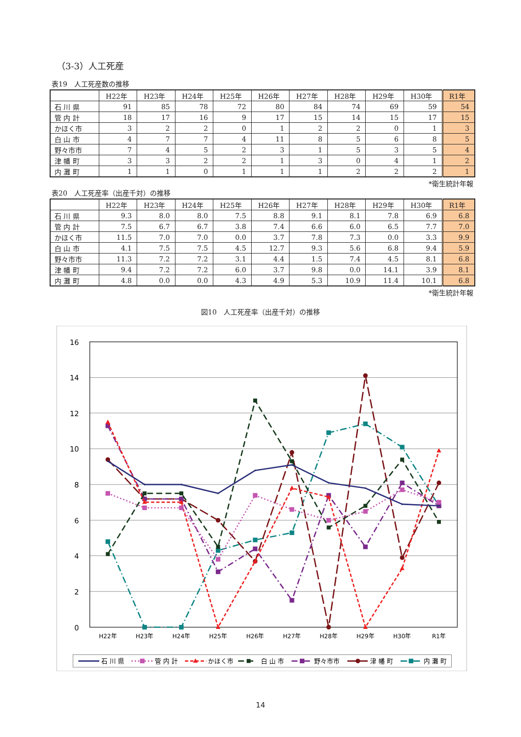（3-3）人工死産
表19　人工死産数の推移
| | H22年 | H23年 | H24年 | H25年 | H26年 | H27年 | H28年 | H29年 | H30年 | R1年 |
| --- | --- | --- | --- | --- | --- | --- | --- | --- | --- | --- |
| 石 川 県 | 91 | 85 | 78 | 72 | 80 | 84 | 74 | 69 | 59 | 54 |
| 管 内 計 | 18 | 17 | 16 | 9 | 17 | 15 | 14 | 15 | 17 | 15 |
| かほく市 | 3 | 2 | 2 | 0 | 1 | 2 | 2 | 0 | 1 | 3 |
| 白 山 市 | 4 | 7 | 7 | 4 | 11 | 8 | 5 | 6 | 8 | 5 |
| 野々市市 | 7 | 4 | 5 | 2 | 3 | 1 | 5 | 3 | 5 | 4 |
| 津 幡 町 | 3 | 3 | 2 | 2 | 1 | 3 | 0 | 4 | 1 | 2 |
| 内 灘 町 | 1 | 1 | 0 | 1 | 1 | 1 | 2 | 2 | 2 | 1 |
*衛生統計年報
表20　人工死産率（出産千対）の推移
| | H22年 | H23年 | H24年 | H25年 | H26年 | H27年 | H28年 | H29年 | H30年 | R1年 |
| --- | --- | --- | --- | --- | --- | --- | --- | --- | --- | --- |
| 石 川 県 | 9.3 | 8.0 | 8.0 | 7.5 | 8.8 | 9.1 | 8.1 | 7.8 | 6.9 | 6.8 |
| 管 内 計 | 7.5 | 6.7 | 6.7 | 3.8 | 7.4 | 6.6 | 6.0 | 6.5 | 7.7 | 7.0 |
| かほく市 | 11.5 | 7.0 | 7.0 | 0.0 | 3.7 | 7.8 | 7.3 | 0.0 | 3.3 | 9.9 |
| 白 山 市 | 4.1 | 7.5 | 7.5 | 4.5 | 12.7 | 9.3 | 5.6 | 6.8 | 9.4 | 5.9 |
| 野々市市 | 11.3 | 7.2 | 7.2 | 3.1 | 4.4 | 1.5 | 7.4 | 4.5 | 8.1 | 6.8 |
| 津 幡 町 | 9.4 | 7.2 | 7.2 | 6.0 | 3.7 | 9.8 | 0.0 | 14.1 | 3.9 | 8.1 |
| 内 灘 町 | 4.8 | 0.0 | 0.0 | 4.3 | 4.9 | 5.3 | 10.9 | 11.4 | 10.1 | 6.8 |
*衛生統計年報
図10　人工死産率（出産千対）の推移
16
14
12
10
8
6
4
2
0
H22年
H23年
H24年
H25年
H26年
H27年
H28年
H29年
H30年
R1年
石 川 県
管 内 計
かほく市
白 山 市
野々市市
津 幡 町
内 灘 町
14